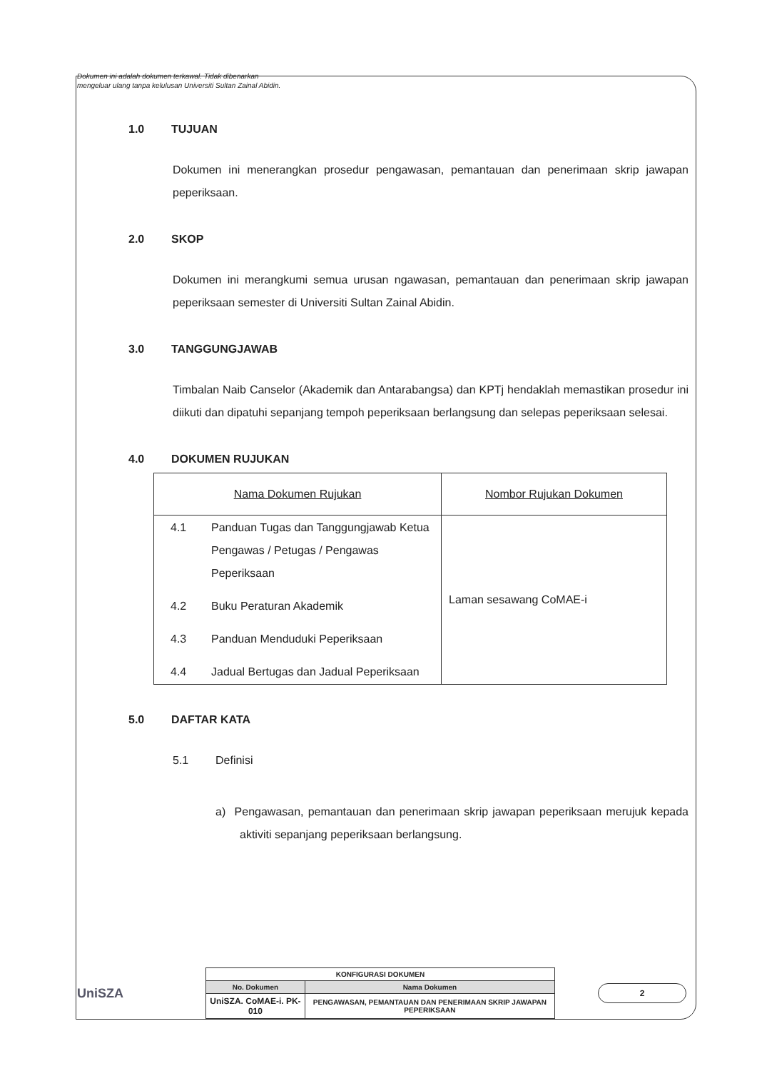Dokumen ini adalah dokumen terkawal. Tidak dibenarkan
mengeluar ulang tanpa kelulusan Universiti Sultan Zainal Abidin.
1.0 TUJUAN
Dokumen ini menerangkan prosedur pengawasan, pemantauan dan penerimaan skrip jawapan peperiksaan.
2.0 SKOP
Dokumen ini merangkumi semua urusan ngawasan, pemantauan dan penerimaan skrip jawapan peperiksaan semester di Universiti Sultan Zainal Abidin.
3.0 TANGGUNGJAWAB
Timbalan Naib Canselor (Akademik dan Antarabangsa) dan KPTj hendaklah memastikan prosedur ini diikuti dan dipatuhi sepanjang tempoh peperiksaan berlangsung dan selepas peperiksaan selesai.
4.0 DOKUMEN RUJUKAN
| Nama Dokumen Rujukan | Nombor Rujukan Dokumen |
| --- | --- |
| 4.1 Panduan Tugas dan Tanggungjawab Ketua Pengawas / Petugas / Pengawas Peperiksaan 4.2 Buku Peraturan Akademik 4.3 Panduan Menduduki Peperiksaan 4.4 Jadual Bertugas dan Jadual Peperiksaan | Laman sesawang CoMAE-i |
5.0 DAFTAR KATA
5.1 Definisi
a) Pengawasan, pemantauan dan penerimaan skrip jawapan peperiksaan merujuk kepada aktiviti sepanjang peperiksaan berlangsung.
UniSZA
| KONFIGURASI DOKUMEN | |
| No. Dokumen | Nama Dokumen |
| UniSZA. CoMAE-i. PK- 010 | PENGAWASAN, PEMANTAUAN DAN PENERIMAAN SKRIP JAWAPAN PEPERIKSAAN |
2